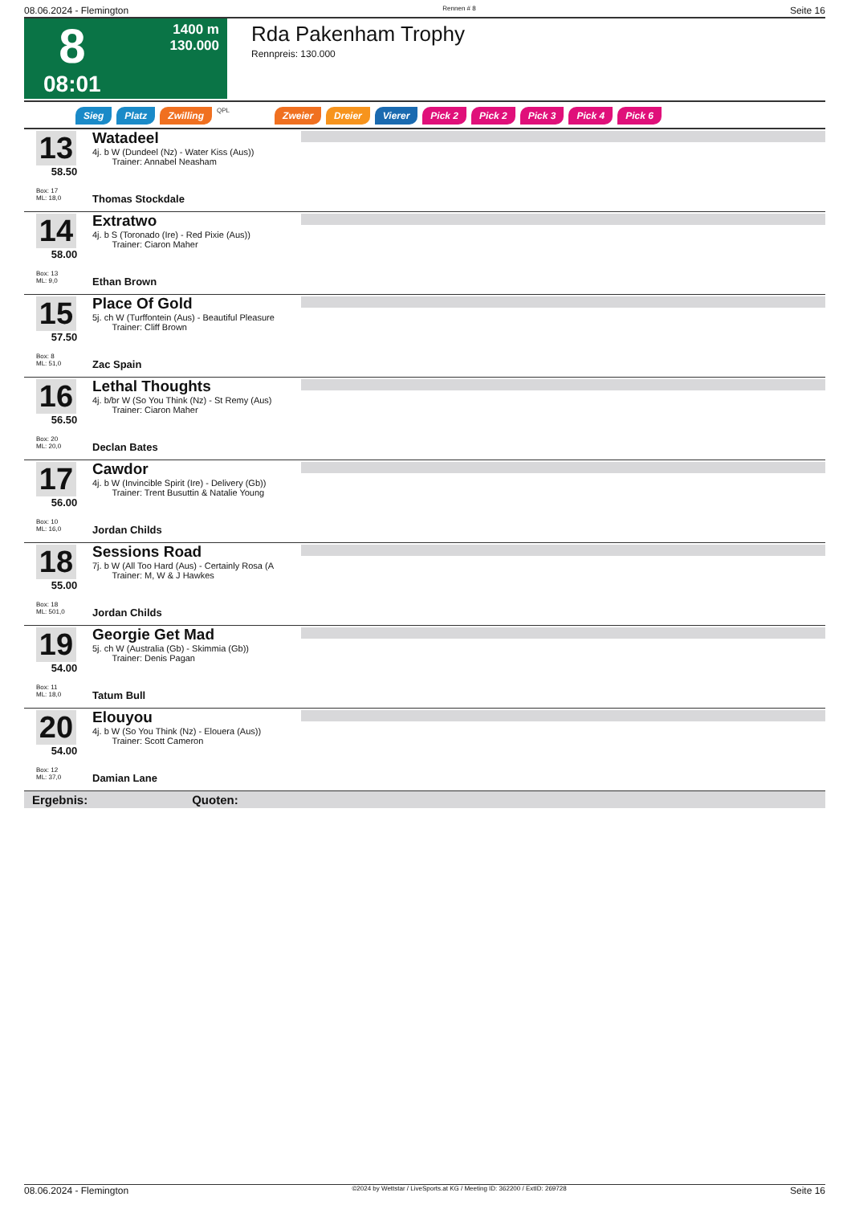08.06.2024 - Flemington Rennen # 8 Seite 16
8
08:01
1400 m
130.000
Rda Pakenham Trophy
Rennpreis: 130.000
Sieg Platz Zwilling QPL Zweier Dreier Vierer Pick 2 Pick 2 Pick 3 Pick 4 Pick 6
13
58.50
Box: 17
ML: 18,0
Watadeel
4j. b W (Dundeel (Nz) - Water Kiss (Aus))
Trainer: Annabel Neasham
Thomas Stockdale
14
58.00
Box: 13
ML: 9,0
Extratwo
4j. b S (Toronado (Ire) - Red Pixie (Aus))
Trainer: Ciaron Maher
Ethan Brown
15
57.50
Box: 8
ML: 51,0
Place Of Gold
5j. ch W (Turffontein (Aus) - Beautiful Pleasure
Trainer: Cliff Brown
Zac Spain
16
56.50
Box: 20
ML: 20,0
Lethal Thoughts
4j. b/br W (So You Think (Nz) - St Remy (Aus)
Trainer: Ciaron Maher
Declan Bates
17
56.00
Box: 10
ML: 16,0
Cawdor
4j. b W (Invincible Spirit (Ire) - Delivery (Gb))
Trainer: Trent Busuttin & Natalie Young
Jordan Childs
18
55.00
Box: 18
ML: 501,0
Sessions Road
7j. b W (All Too Hard (Aus) - Certainly Rosa (A
Trainer: M, W & J Hawkes
Jordan Childs
19
54.00
Box: 11
ML: 18,0
Georgie Get Mad
5j. ch W (Australia (Gb) - Skimmia (Gb))
Trainer: Denis Pagan
Tatum Bull
20
54.00
Box: 12
ML: 37,0
Elouyou
4j. b W (So You Think (Nz) - Elouera (Aus))
Trainer: Scott Cameron
Damian Lane
Ergebnis: Quoten:
08.06.2024 - Flemington ©2024 by Wettstar / LiveSports.at KG / Meeting ID: 362200 / ExtID: 269728 Seite 16